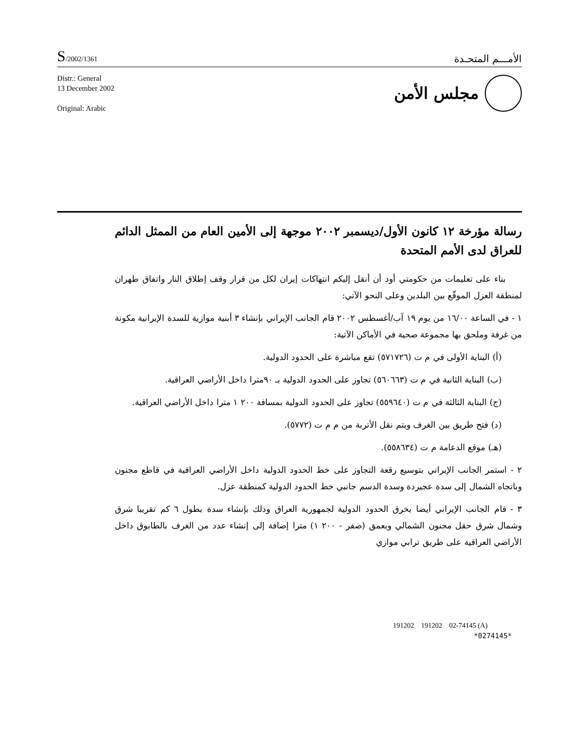S/2002/1361
الأمـــم المتحـدة
Distr.: General
13 December 2002
Original: Arabic
مجلس الأمن
رسالة مؤرخة ١٢ كانون الأول/ديسمبر ٢٠٠٢ موجهة إلى الأمين العام من الممثل الدائم للعراق لدى الأمم المتحدة
بناء على تعليمات من حكومتي أود أن أنقل إليكم انتهاكات إيران لكل من قرار وقف إطلاق النار واتفاق طهران لمنطقة العزل الموقّع بين البلدين وعلى النحو الآتي:
١ - في الساعة ١٦/٠٠ من يوم ١٩ آب/أغسطس ٢٠٠٢ قام الجانب الإيراني بإنشاء ٣ أبنية موازية للسدة الإيرانية مكونة من غرفة وملحق بها مجموعة صحية في الأماكن الآتية:
(أ) البناية الأولى في م ت (٥٧١٧٢٦) تقع مباشرة على الحدود الدولية.
(ب) البناية الثانية في م ت (٥٦٠٦٦٣) تجاوز على الحدود الدولية بـ ٩٠مترا داخل الأراضي العراقية.
(ج) البناية الثالثة في م ت (٥٥٩٦٤٠) تجاوز على الحدود الدولية بمسافة ٢٠٠ ١ مترا داخل الأراضي العراقية.
(د) فتح طريق بين الغرف ويتم نقل الأتربة من م م ت (٥٧٧٢).
(هـ) موقع الدعامة م ت (٥٥٨٦٣٤).
٢ - استمر الجانب الإيراني بتوسيع رقعة التجاوز على خط الحدود الدولية داخل الأراضي العراقية في قاطع مجنون وباتجاه الشمال إلى سدة عجيردة وسدة الدسم جانبي خط الحدود الدولية كمنطقة عزل.
٣ - قام الجانب الإيراني أيضا بخرق الحدود الدولية لجمهورية العراق وذلك بإنشاء سدة بطول ٦ كم تقريبا شرق وشمال شرق حقل مجنون الشمالي وبعمق (صفر - ٢٠٠ ١) مترا إضافة إلى إنشاء عدد من الغرف بالطابوق داخل الأراضي العراقية على طريق ترابي موازي
191202 191202 02-74145 (A)
*0274145*